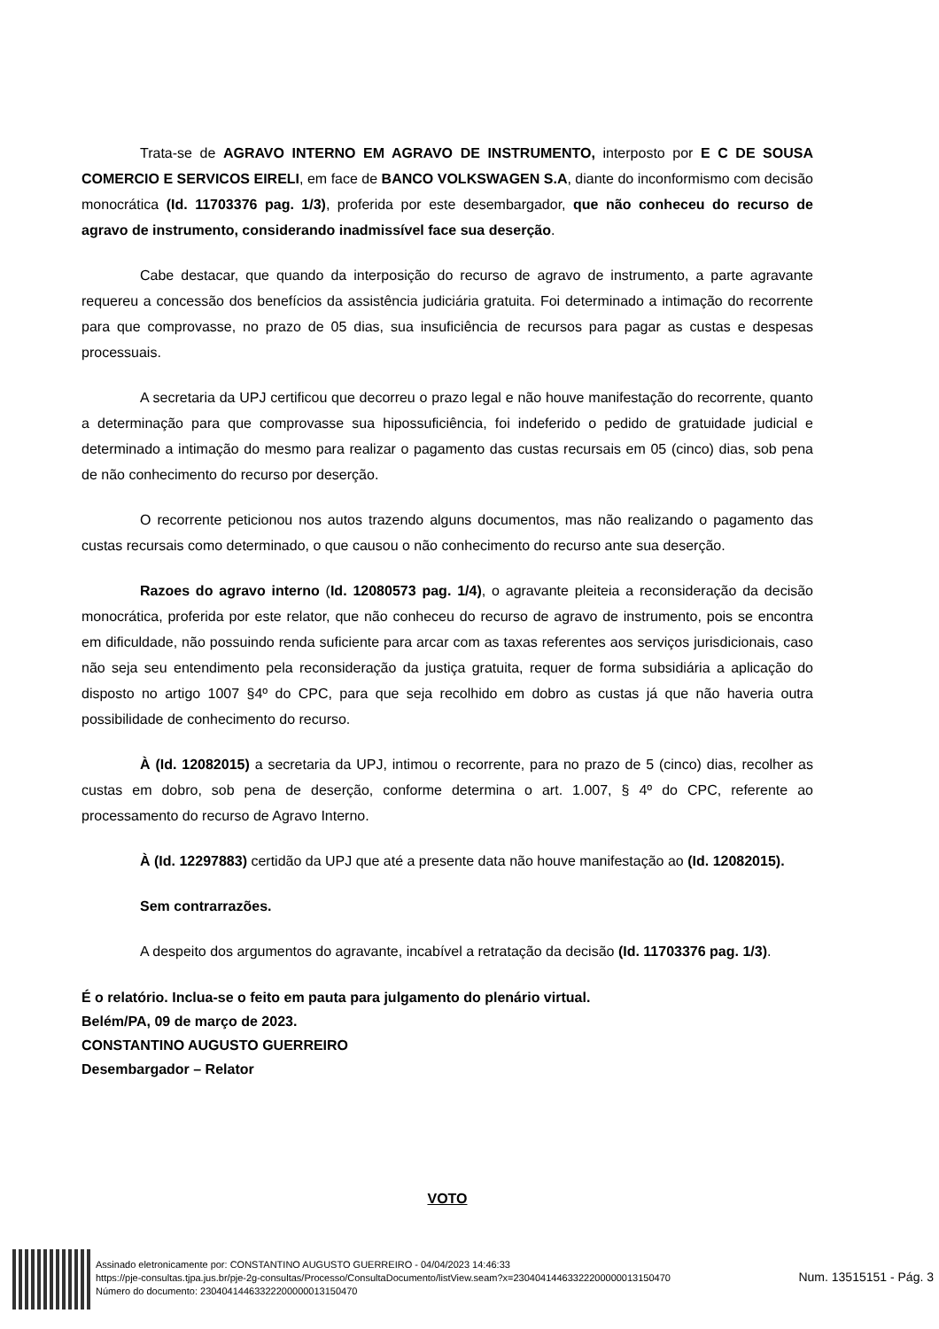Trata-se de AGRAVO INTERNO EM AGRAVO DE INSTRUMENTO, interposto por E C DE SOUSA COMERCIO E SERVICOS EIRELI, em face de BANCO VOLKSWAGEN S.A, diante do inconformismo com decisão monocrática (Id. 11703376 pag. 1/3), proferida por este desembargador, que não conheceu do recurso de agravo de instrumento, considerando inadmissível face sua deserção.
Cabe destacar, que quando da interposição do recurso de agravo de instrumento, a parte agravante requereu a concessão dos benefícios da assistência judiciária gratuita. Foi determinado a intimação do recorrente para que comprovasse, no prazo de 05 dias, sua insuficiência de recursos para pagar as custas e despesas processuais.
A secretaria da UPJ certificou que decorreu o prazo legal e não houve manifestação do recorrente, quanto a determinação para que comprovasse sua hipossuficiência, foi indeferido o pedido de gratuidade judicial e determinado a intimação do mesmo para realizar o pagamento das custas recursais em 05 (cinco) dias, sob pena de não conhecimento do recurso por deserção.
O recorrente peticionou nos autos trazendo alguns documentos, mas não realizando o pagamento das custas recursais como determinado, o que causou o não conhecimento do recurso ante sua deserção.
Razoes do agravo interno (Id. 12080573 pag. 1/4), o agravante pleiteia a reconsideração da decisão monocrática, proferida por este relator, que não conheceu do recurso de agravo de instrumento, pois se encontra em dificuldade, não possuindo renda suficiente para arcar com as taxas referentes aos serviços jurisdicionais, caso não seja seu entendimento pela reconsideração da justiça gratuita, requer de forma subsidiária a aplicação do disposto no artigo 1007 §4º do CPC, para que seja recolhido em dobro as custas já que não haveria outra possibilidade de conhecimento do recurso.
À (Id. 12082015) a secretaria da UPJ, intimou o recorrente, para no prazo de 5 (cinco) dias, recolher as custas em dobro, sob pena de deserção, conforme determina o art. 1.007, § 4º do CPC, referente ao processamento do recurso de Agravo Interno.
À (Id. 12297883) certidão da UPJ que até a presente data não houve manifestação ao (Id. 12082015).
Sem contrarrazões.
A despeito dos argumentos do agravante, incabível a retratação da decisão (Id. 11703376 pag. 1/3).
É o relatório. Inclua-se o feito em pauta para julgamento do plenário virtual.
Belém/PA, 09 de março de 2023.
CONSTANTINO AUGUSTO GUERREIRO
Desembargador – Relator
VOTO
Assinado eletronicamente por: CONSTANTINO AUGUSTO GUERREIRO - 04/04/2023 14:46:33
https://pje-consultas.tjpa.jus.br/pje-2g-consultas/Processo/ConsultaDocumento/listView.seam?x=23040414463322200000013150470
Número do documento: 23040414463322200000013150470
Num. 13515151 - Pág. 3